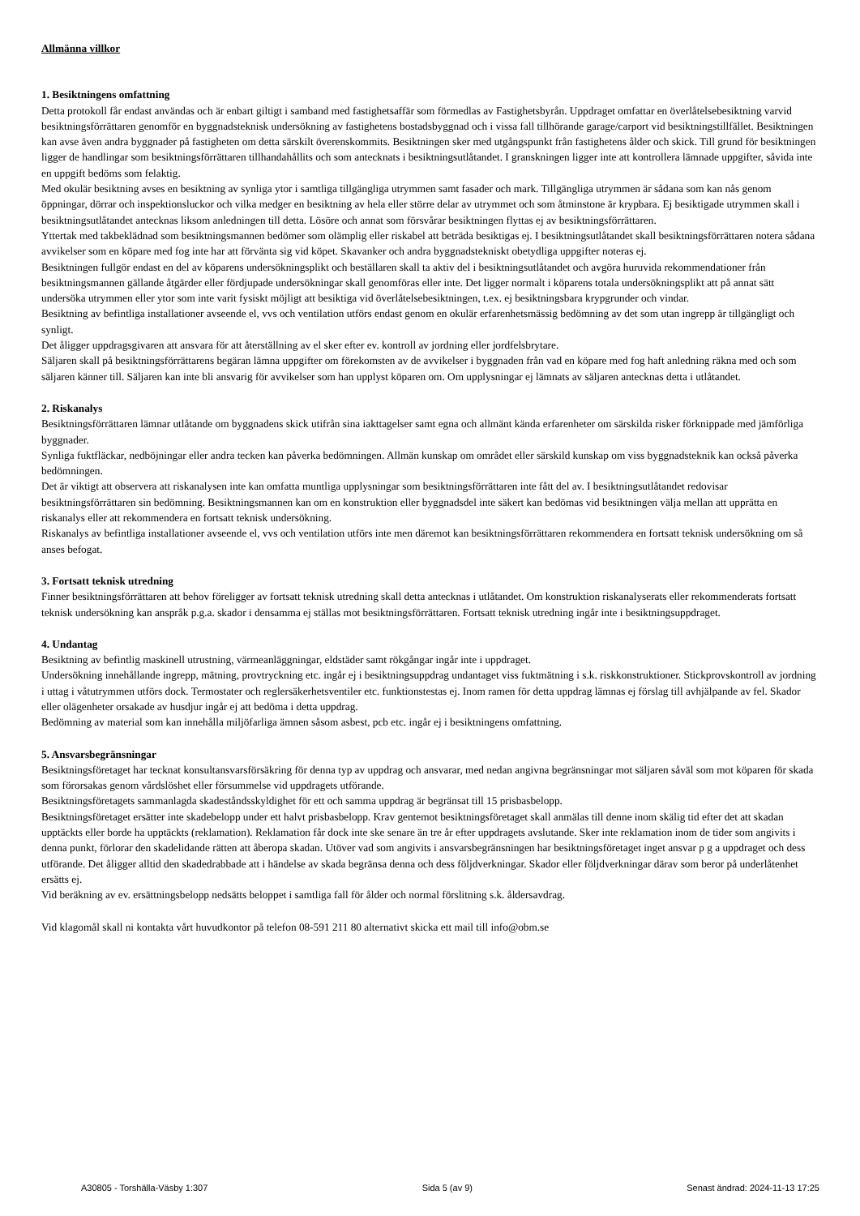Allmänna villkor
1. Besiktningens omfattning
Detta protokoll får endast användas och är enbart giltigt i samband med fastighetsaffär som förmedlas av Fastighetsbyrån. Uppdraget omfattar en överlåtelsebesiktning varvid besiktningsförrättaren genomför en byggnadsteknisk undersökning av fastighetens bostadsbyggnad och i vissa fall tillhörande garage/carport vid besiktningstillfället. Besiktningen kan avse även andra byggnader på fastigheten om detta särskilt överenskommits. Besiktningen sker med utgångspunkt från fastighetens ålder och skick. Till grund för besiktningen ligger de handlingar som besiktningsförrättaren tillhandahållits och som antecknats i besiktningsutlåtandet. I granskningen ligger inte att kontrollera lämnade uppgifter, såvida inte en uppgift bedöms som felaktig.
Med okulär besiktning avses en besiktning av synliga ytor i samtliga tillgängliga utrymmen samt fasader och mark. Tillgängliga utrymmen är sådana som kan nås genom öppningar, dörrar och inspektionsluckor och vilka medger en besiktning av hela eller större delar av utrymmet och som åtminstone är krypbara. Ej besiktigade utrymmen skall i besiktningsutlåtandet antecknas liksom anledningen till detta. Lösöre och annat som försvårar besiktningen flyttas ej av besiktningsförrättaren.
Yttertak med takbeklädnad som besiktningsmannen bedömer som olämplig eller riskabel att beträda besiktigas ej. I besiktningsutlåtandet skall besiktningsförrättaren notera sådana avvikelser som en köpare med fog inte har att förvänta sig vid köpet. Skavanker och andra byggnadstekniskt obetydliga uppgifter noteras ej.
Besiktningen fullgör endast en del av köparens undersökningsplikt och beställaren skall ta aktiv del i besiktningsutlåtandet och avgöra huruvida rekommendationer från besiktningsmannen gällande åtgärder eller fördjupade undersökningar skall genomföras eller inte. Det ligger normalt i köparens totala undersökningsplikt att på annat sätt undersöka utrymmen eller ytor som inte varit fysiskt möjligt att besiktiga vid överlåtelsebesiktningen, t.ex. ej besiktningsbara krypgrunder och vindar.
Besiktning av befintliga installationer avseende el, vvs och ventilation utförs endast genom en okulär erfarenhetsmässig bedömning av det som utan ingrepp är tillgängligt och synligt.
Det åligger uppdragsgivaren att ansvara för att återställning av el sker efter ev. kontroll av jordning eller jordfelsbrytare.
Säljaren skall på besiktningsförrättarens begäran lämna uppgifter om förekomsten av de avvikelser i byggnaden från vad en köpare med fog haft anledning räkna med och som säljaren känner till. Säljaren kan inte bli ansvarig för avvikelser som han upplyst köparen om. Om upplysningar ej lämnats av säljaren antecknas detta i utlåtandet.
2. Riskanalys
Besiktningsförrättaren lämnar utlåtande om byggnadens skick utifrån sina iakttagelser samt egna och allmänt kända erfarenheter om särskilda risker förknippade med jämförliga byggnader.
Synliga fuktfläckar, nedböjningar eller andra tecken kan påverka bedömningen. Allmän kunskap om området eller särskild kunskap om viss byggnadsteknik kan också påverka bedömningen.
Det är viktigt att observera att riskanalysen inte kan omfatta muntliga upplysningar som besiktningsförrättaren inte fått del av. I besiktningsutlåtandet redovisar besiktningsförrättaren sin bedömning. Besiktningsmannen kan om en konstruktion eller byggnadsdel inte säkert kan bedömas vid besiktningen välja mellan att upprätta en riskanalys eller att rekommendera en fortsatt teknisk undersökning.
Riskanalys av befintliga installationer avseende el, vvs och ventilation utförs inte men däremot kan besiktningsförrättaren rekommendera en fortsatt teknisk undersökning om så anses befogat.
3. Fortsatt teknisk utredning
Finner besiktningsförrättaren att behov föreligger av fortsatt teknisk utredning skall detta antecknas i utlåtandet. Om konstruktion riskanalyserats eller rekommenderats fortsatt teknisk undersökning kan anspråk p.g.a. skador i densamma ej ställas mot besiktningsförrättaren. Fortsatt teknisk utredning ingår inte i besiktningsuppdraget.
4. Undantag
Besiktning av befintlig maskinell utrustning, värmeanläggningar, eldstäder samt rökgångar ingår inte i uppdraget.
Undersökning innehållande ingrepp, mätning, provtryckning etc. ingår ej i besiktningsuppdrag undantaget viss fuktmätning i s.k. riskkonstruktioner. Stickprovskontroll av jordning i uttag i våtutrymmen utförs dock. Termostater och reglersäkerhetsventiler etc. funktionstestas ej. Inom ramen för detta uppdrag lämnas ej förslag till avhjälpande av fel. Skador eller olägenheter orsakade av husdjur ingår ej att bedöma i detta uppdrag.
Bedömning av material som kan innehålla miljöfarliga ämnen såsom asbest, pcb etc. ingår ej i besiktningens omfattning.
5. Ansvarsbegränsningar
Besiktningsföretaget har tecknat konsultansvarsförsäkring för denna typ av uppdrag och ansvarar, med nedan angivna begränsningar mot säljaren såväl som mot köparen för skada som förorsakas genom vårdslöshet eller försummelse vid uppdragets utförande.
Besiktningsföretagets sammanlagda skadeståndsskyldighet för ett och samma uppdrag är begränsat till 15 prisbasbelopp.
Besiktningsföretaget ersätter inte skadebelopp under ett halvt prisbasbelopp. Krav gentemot besiktningsföretaget skall anmälas till denne inom skälig tid efter det att skadan upptäckts eller borde ha upptäckts (reklamation). Reklamation får dock inte ske senare än tre år efter uppdragets avslutande. Sker inte reklamation inom de tider som angivits i denna punkt, förlorar den skadelidande rätten att åberopa skadan. Utöver vad som angivits i ansvarsbegränsningen har besiktningsföretaget inget ansvar p g a uppdraget och dess utförande. Det åligger alltid den skadedrabbade att i händelse av skada begränsa denna och dess följdverkningar. Skador eller följdverkningar därav som beror på underlåtenhet ersätts ej.
Vid beräkning av ev. ersättningsbelopp nedsätts beloppet i samtliga fall för ålder och normal förslitning s.k. åldersavdrag.
Vid klagomål skall ni kontakta vårt huvudkontor på telefon 08-591 211 80 alternativt skicka ett mail till info@obm.se
A30805 - Torshälla-Väsby 1:307 Sida 5 (av 9) Senast ändrad: 2024-11-13 17:25